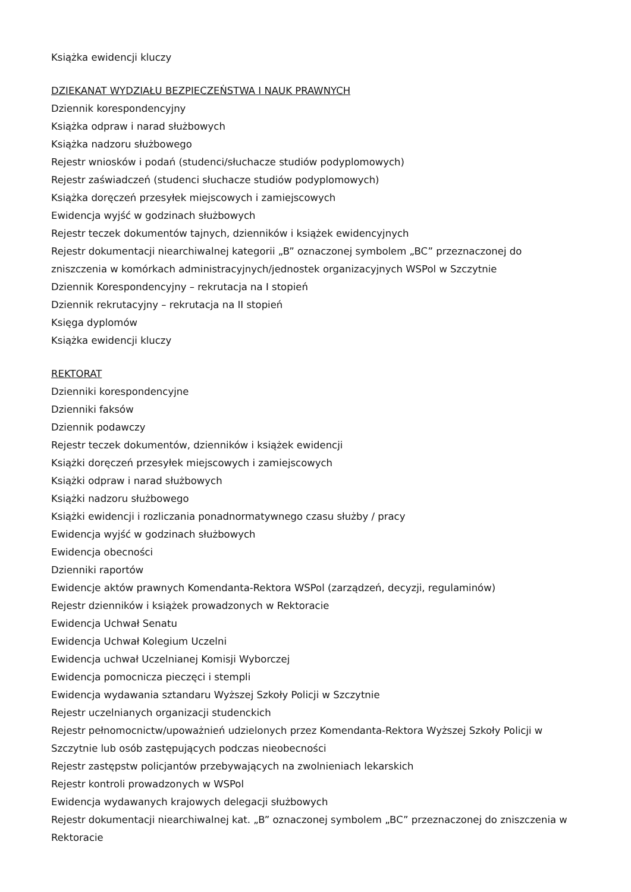Książka ewidencji kluczy
DZIEKANAT WYDZIAŁU BEZPIECZEŃSTWA I NAUK PRAWNYCH
Dziennik korespondencyjny
Książka odpraw i narad służbowych
Książka nadzoru służbowego
Rejestr wniosków i podań (studenci/słuchacze studiów podyplomowych)
Rejestr zaświadczeń (studenci słuchacze studiów podyplomowych)
Książka doręczeń przesyłek miejscowych i zamiejscowych
Ewidencja wyjść w godzinach służbowych
Rejestr teczek dokumentów tajnych, dzienników i książek ewidencyjnych
Rejestr dokumentacji niearchiwalnej kategorii „B” oznaczonej symbolem „BC” przeznaczonej do zniszczenia w komórkach administracyjnych/jednostek organizacyjnych WSPol w Szczytnie
Dziennik Korespondencyjny – rekrutacja na I stopień
Dziennik rekrutacyjny – rekrutacja na II stopień
Księga dyplomów
Książka ewidencji kluczy
REKTORAT
Dzienniki korespondencyjne
Dzienniki faksów
Dziennik podawczy
Rejestr teczek dokumentów, dzienników i książek ewidencji
Książki doręczeń przesyłek miejscowych i zamiejscowych
Książki odpraw i narad służbowych
Książki nadzoru służbowego
Książki ewidencji i rozliczania ponadnormatywnego czasu służby / pracy
Ewidencja wyjść w godzinach służbowych
Ewidencja obecności
Dzienniki raportów
Ewidencje aktów prawnych Komendanta-Rektora WSPol (zarządzeń, decyzji, regulaminów)
Rejestr dzienników i książek prowadzonych w Rektoracie
Ewidencja Uchwał Senatu
Ewidencja Uchwał Kolegium Uczelni
Ewidencja uchwał Uczelnianej Komisji Wyborczej
Ewidencja pomocnicza pieczęci i stempli
Ewidencja wydawania sztandaru Wyższej Szkoły Policji w Szczytnie
Rejestr uczelnianych organizacji studenckich
Rejestr pełnomocnictw/upoważnień udzielonych przez Komendanta-Rektora Wyższej Szkoły Policji w Szczytnie lub osób zastępujących podczas nieobecności
Rejestr zastępstw policjantów przebywających na zwolnieniach lekarskich
Rejestr kontroli prowadzonych w WSPol
Ewidencja wydawanych krajowych delegacji służbowych
Rejestr dokumentacji niearchiwalnej kat. „B” oznaczonej symbolem „BC” przeznaczonej do zniszczenia w Rektoracie